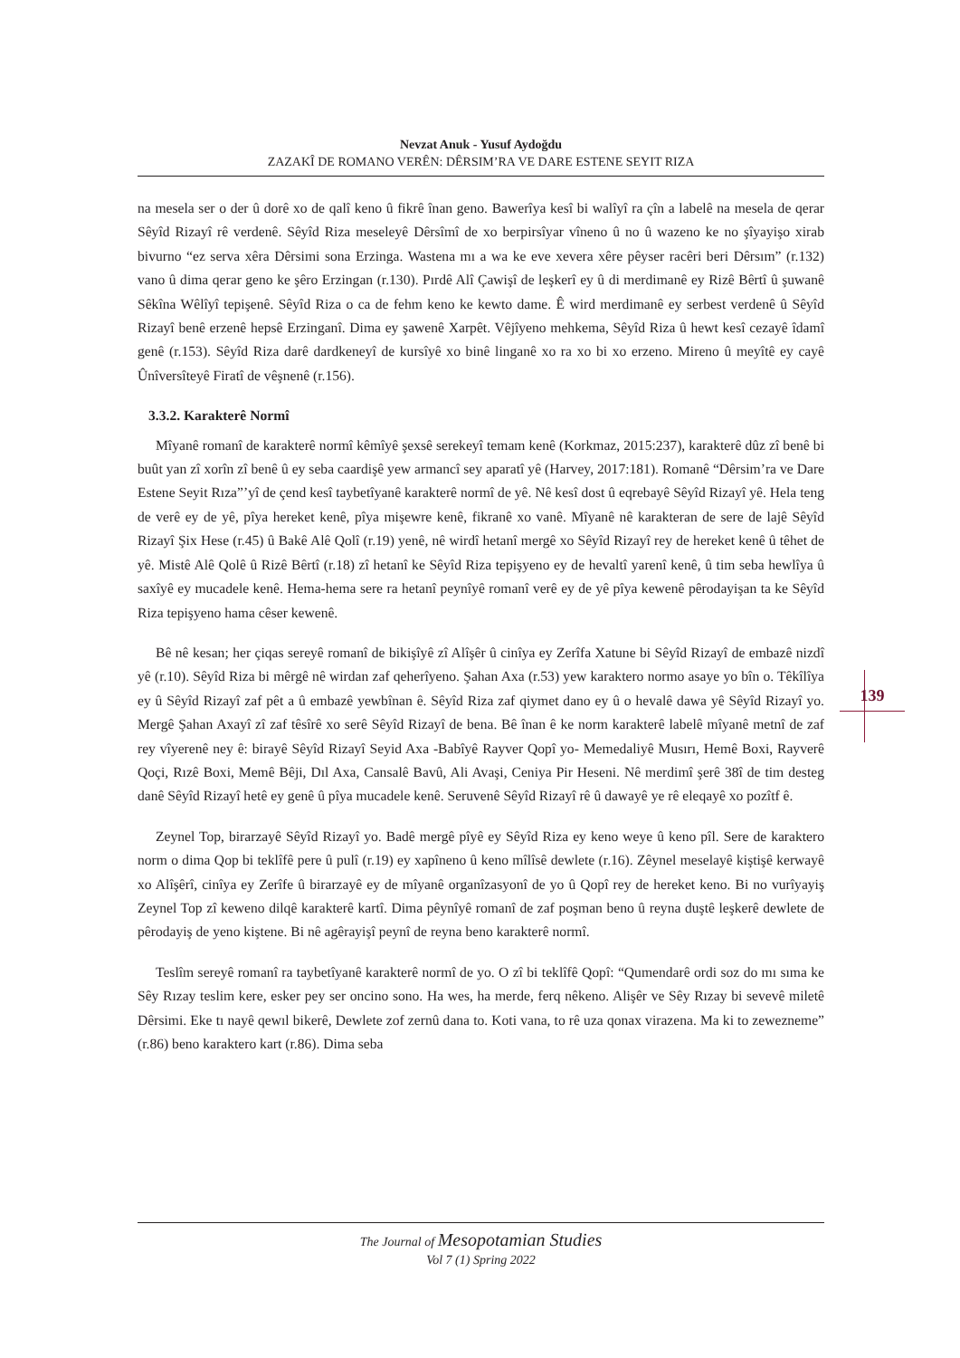139
Nevzat Anuk - Yusuf Aydoğdu
ZAZAKÎ DE ROMANO VERÊN: DÊRSIM’RA VE DARE ESTENE SEYIT RIZA
na mesela ser o der û dorê xo de qalî keno û fikrê înan geno. Bawerîya kesî bi walîyî ra çîn a labelê na mesela de qerar Sêyîd Rizayî rê verdenê. Sêyîd Riza meseleyê Dêrsîmî de xo berpirsîyar vîneno û no û wazeno ke no şîyayişo xirab bivurno “ez serva xêra Dêrsimi sona Erzinga. Wastena mı a wa ke eve xevera xêre pêyser racêri beri Dêrsım” (r.132) vano û dima qerar geno ke şêro Erzingan (r.130). Pırdê Alî Çawişî de leşkerî ey û di merdimanê ey Rizê Bêrtî û şuwanê Sêkîna Wêlîyî tepişenê. Sêyîd Riza o ca de fehm keno ke kewto dame. Ê wird merdimanê ey serbest verdenê û Sêyîd Rizayî benê erzenê hepsê Erzinganî. Dima ey şawenê Xarpêt. Vêjîyeno mehkema, Sêyîd Riza û hewt kesî cezayê îdamî genê (r.153). Sêyîd Riza darê dardkeneyî de kursîyê xo binê linganê xo ra xo bi xo erzeno. Mireno û meyîtê ey cayê Ûnîversîteyê Firatî de vêşnenê (r.156).
3.3.2. Karakterê Normî
Mîyanê romanî de karakterê normî kêmîyê şexsê serekeyî temam kenê (Korkmaz, 2015:237), karakterê dûz zî benê bi buût yan zî xorîn zî benê û ey seba caardişê yew armancî sey aparatî yê (Harvey, 2017:181). Romanê “Dêrsim’ra ve Dare Estene Seyit Rıza”’yî de çend kesî taybetîyanê karakterê normî de yê. Nê kesî dost û eqrebayê Sêyîd Rizayî yê. Hela teng de verê ey de yê, pîya hereket kenê, pîya mişewre kenê, fikranê xo vanê. Mîyanê nê karakteran de sere de lajê Sêyîd Rizayî Şix Hese (r.45) û Bakê Alê Qolî (r.19) yenê, nê wirdî hetanî mergê xo Sêyîd Rizayî rey de hereket kenê û têhet de yê. Mistê Alê Qolê û Rizê Bêrtî (r.18) zî hetanî ke Sêyîd Riza tepişyeno ey de hevaltî yarenî kenê, û tim seba hewlîya û saxîyê ey mucadele kenê. Hema-hema sere ra hetanî peynîyê romanî verê ey de yê pîya kewenê pêrodayişan ta ke Sêyîd Riza tepişyeno hama cêser kewenê.
Bê nê kesan; her çiqas sereyê romanî de bikişîyê zî Alîşêr û cinîya ey Zerîfa Xatune bi Sêyîd Rizayî de embazê nizdî yê (r.10). Sêyîd Riza bi mêrgê nê wirdan zaf qeherîyeno. Şahan Axa (r.53) yew karaktero normo asaye yo bîn o. Têkîlîya ey û Sêyîd Rizayî zaf pêt a û embazê yewbînan ê. Sêyîd Riza zaf qiymet dano ey û o hevalê dawa yê Sêyîd Rizayî yo. Mergê Şahan Axayî zî zaf têsîrê xo serê Sêyîd Rizayî de bena. Bê înan ê ke norm karakterê labelê mîyanê metnî de zaf rey vîyerenê ney ê: birayê Sêyîd Rizayî Seyid Axa -Babîyê Rayver Qopî yo- Memedaliyê Musırı, Hemê Boxi, Rayverê Qoçi, Rızê Boxi, Memê Bêji, Dıl Axa, Cansalê Bavû, Ali Avaşi, Ceniya Pir Heseni. Nê merdimî şerê 38î de tim desteg danê Sêyîd Rizayî hetê ey genê û pîya mucadele kenê. Seruvenê Sêyîd Rizayî rê û dawayê ye rê eleqayê xo pozîtf ê.
Zeynel Top, birarzayê Sêyîd Rizayî yo. Badê mergê pîyê ey Sêyîd Riza ey keno weye û keno pîl. Sere de karaktero norm o dima Qop bi teklîfê pere û pulî (r.19) ey xapîneno û keno mîlîsê dewlete (r.16). Zêynel meselayê kiştişê kerwayê xo Alîşêrî, cinîya ey Zerîfe û birarzayê ey de mîyanê organîzasyonî de yo û Qopî rey de hereket keno. Bi no vurîyayiş Zeynel Top zî keweno dilqê karakterê kartî. Dima pêynîyê romanî de zaf poşman beno û reyna duştê leşkerê dewlete de pêrodayiş de yeno kiştene. Bi nê agêrayişî peynî de reyna beno karakterê normî.
Teslîm sereyê romanî ra taybetîyanê karakterê normî de yo. O zî bi teklîfê Qopî: “Qumendarê ordi soz do mı sıma ke Sêy Rızay teslim kere, esker pey ser oncino sono. Ha wes, ha merde, ferq nêkeno. Alişêr ve Sêy Rızay bi sevevê miletê Dêrsimi. Eke tı nayê qewıl bikerê, Dewlete zof zernû dana to. Koti vana, to rê uza qonax virazena. Ma ki to zewezneme” (r.86) beno karaktero kart (r.86). Dima seba
The Journal of Mesopotamian Studies
Vol 7 (1) Spring 2022